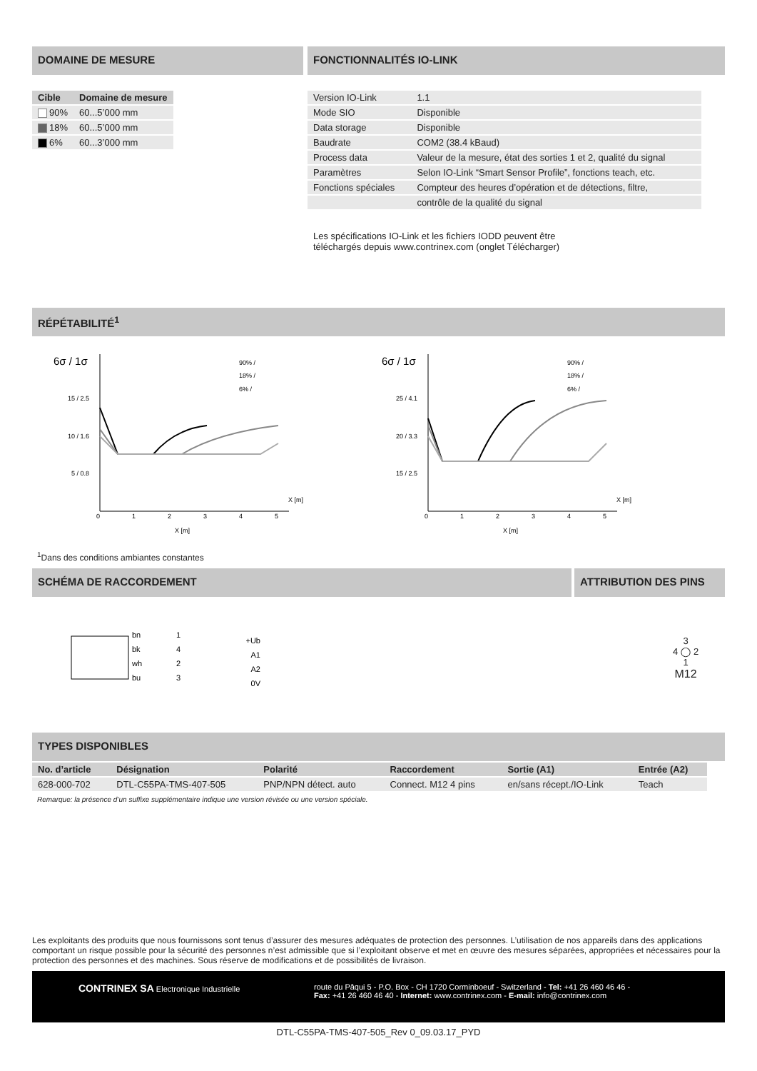DOMAINE DE MESURE
| Cible | Domaine de mesure |
| --- | --- |
| 90% | 60...5’000 mm |
| 18% | 60...5’000 mm |
| 6% | 60...3’000 mm |
FONCTIONNALITÉS IO-LINK
| Version IO-Link | 1.1 |
| Mode SIO | Disponible |
| Data storage | Disponible |
| Baudrate | COM2 (38.4 kBaud) |
| Process data | Valeur de la mesure, état des sorties 1 et 2, qualité du signal |
| Paramètres | Selon IO-Link “Smart Sensor Profile”, fonctions teach, etc. |
| Fonctions spéciales | Compteur des heures d’opération et de détections, filtre, |
| | contrôle de la qualité du signal |
Les spécifications IO-Link et les fichiers IODD peuvent être
téléchargés depuis www.contrinex.com (onglet Télécharger)
RÉPÉTABILITÉ<sup>1</sup>
6σ / 1σ
15 / 2.5
10 / 1.6
5 / 0.8
X [m]
0
1
2
3
4
5
90% /
18% /
6% /
X [m]
6σ / 1σ
25 / 4.1
20 / 3.3
15 / 2.5
X [m]
0
1
2
3
4
5
90% /
18% /
6% /
X [m]
<sup>1</sup> Dans des conditions ambiantes constantes
SCHÉMA DE RACCORDEMENT ATTRIBUTION DES PINS
bn
bk
wh
bu
1
4
2
3
+Ub
A1
A2
0V
3
4 ◯ 2
1
M12
TYPES DISPONIBLES
| No. d’article | Désignation | Polarité | Raccordement | Sortie (A1) | Entrée (A2) |
| --- | --- | --- | --- | --- | --- |
| 628-000-702 | DTL-C55PA-TMS-407-505 | PNP/NPN détect. auto | Connect. M12 4 pins | en/sans récept./IO-Link | Teach |
Remarque: la présence d’un suffixe supplémentaire indique une version révisée ou une version spéciale.
Les exploitants des produits que nous fournissons sont tenus d’assurer des mesures adéquates de protection des personnes. L’utilisation de nos appareils dans des applications comportant un risque possible pour la sécurité des personnes n’est admissible que si l’exploitant observe et met en œuvre des mesures séparées, appropriées et nécessaires pour la protection des personnes et des machines. Sous réserve de modifications et de possibilités de livraison.
CONTRINEX SA Electronique Industrielle route du Pâqui 5 - P.O. Box - CH 1720 Corminboeuf - Switzerland - Tel: +41 26 460 46 46 -
Fax: +41 26 460 46 40 - Internet: www.contrinex.com - E-mail: info@contrinex.com
DTL-C55PA-TMS-407-505_Rev 0_09.03.17_PYD